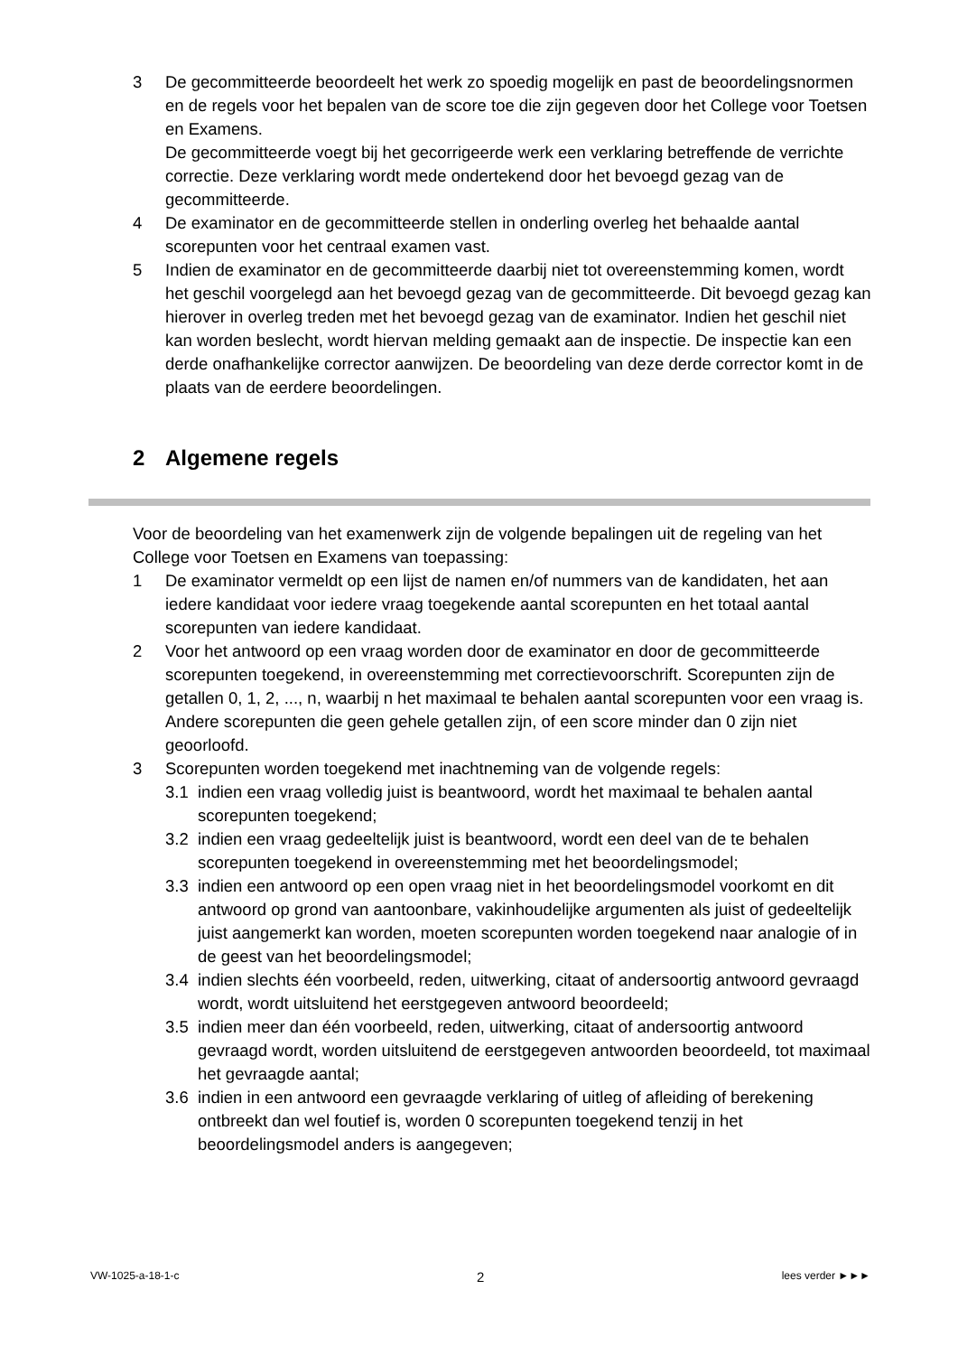3 De gecommitteerde beoordeelt het werk zo spoedig mogelijk en past de beoordelingsnormen en de regels voor het bepalen van de score toe die zijn gegeven door het College voor Toetsen en Examens.
De gecommitteerde voegt bij het gecorrigeerde werk een verklaring betreffende de verrichte correctie. Deze verklaring wordt mede ondertekend door het bevoegd gezag van de gecommitteerde.
4 De examinator en de gecommitteerde stellen in onderling overleg het behaalde aantal scorepunten voor het centraal examen vast.
5 Indien de examinator en de gecommitteerde daarbij niet tot overeenstemming komen, wordt het geschil voorgelegd aan het bevoegd gezag van de gecommitteerde. Dit bevoegd gezag kan hierover in overleg treden met het bevoegd gezag van de examinator. Indien het geschil niet kan worden beslecht, wordt hiervan melding gemaakt aan de inspectie. De inspectie kan een derde onafhankelijke corrector aanwijzen. De beoordeling van deze derde corrector komt in de plaats van de eerdere beoordelingen.
2 Algemene regels
Voor de beoordeling van het examenwerk zijn de volgende bepalingen uit de regeling van het College voor Toetsen en Examens van toepassing:
1 De examinator vermeldt op een lijst de namen en/of nummers van de kandidaten, het aan iedere kandidaat voor iedere vraag toegekende aantal scorepunten en het totaal aantal scorepunten van iedere kandidaat.
2 Voor het antwoord op een vraag worden door de examinator en door de gecommitteerde scorepunten toegekend, in overeenstemming met correctievoorschrift. Scorepunten zijn de getallen 0, 1, 2, ..., n, waarbij n het maximaal te behalen aantal scorepunten voor een vraag is. Andere scorepunten die geen gehele getallen zijn, of een score minder dan 0 zijn niet geoorloofd.
3 Scorepunten worden toegekend met inachtneming van de volgende regels:
3.1 indien een vraag volledig juist is beantwoord, wordt het maximaal te behalen aantal scorepunten toegekend;
3.2 indien een vraag gedeeltelijk juist is beantwoord, wordt een deel van de te behalen scorepunten toegekend in overeenstemming met het beoordelingsmodel;
3.3 indien een antwoord op een open vraag niet in het beoordelingsmodel voorkomt en dit antwoord op grond van aantoonbare, vakinhoudelijke argumenten als juist of gedeeltelijk juist aangemerkt kan worden, moeten scorepunten worden toegekend naar analogie of in de geest van het beoordelingsmodel;
3.4 indien slechts één voorbeeld, reden, uitwerking, citaat of andersoortig antwoord gevraagd wordt, wordt uitsluitend het eerstgegeven antwoord beoordeeld;
3.5 indien meer dan één voorbeeld, reden, uitwerking, citaat of andersoortig antwoord gevraagd wordt, worden uitsluitend de eerstgegeven antwoorden beoordeeld, tot maximaal het gevraagde aantal;
3.6 indien in een antwoord een gevraagde verklaring of uitleg of afleiding of berekening ontbreekt dan wel foutief is, worden 0 scorepunten toegekend tenzij in het beoordelingsmodel anders is aangegeven;
VW-1025-a-18-1-c 2 lees verder ►►►